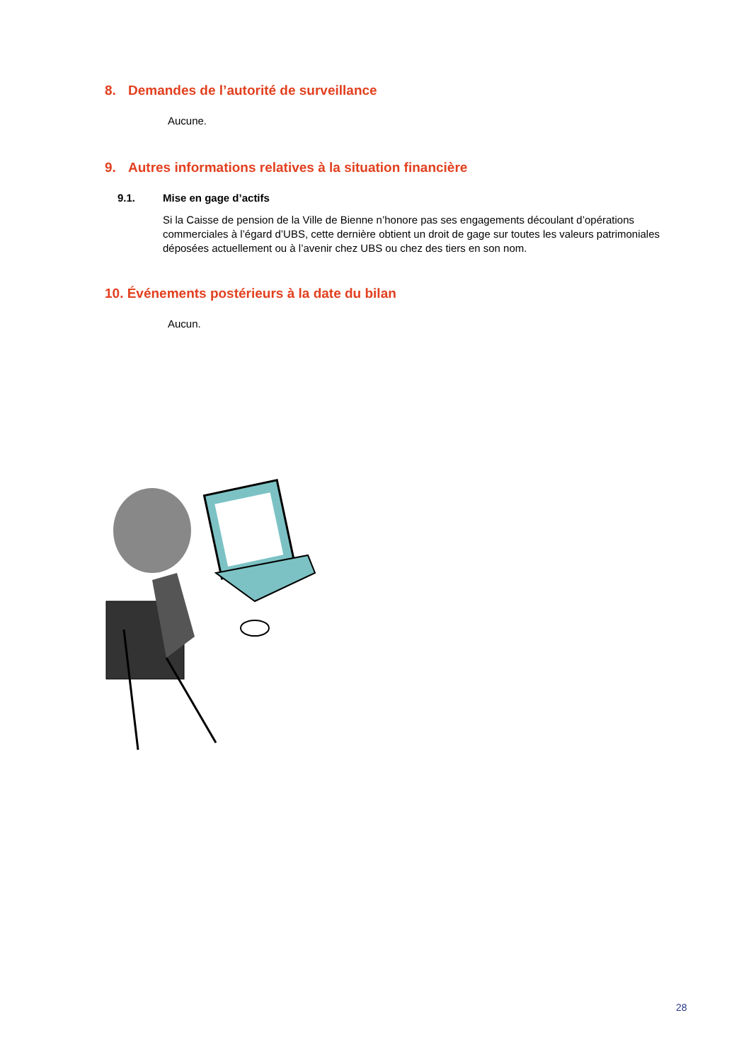8. Demandes de l’autorité de surveillance
Aucune.
9. Autres informations relatives à la situation financière
9.1. Mise en gage d’actifs
Si la Caisse de pension de la Ville de Bienne n’honore pas ses engagements découlant d’opérations commerciales à l’égard d’UBS, cette dernière obtient un droit de gage sur toutes les valeurs patrimoniales déposées actuellement ou à l’avenir chez UBS ou chez des tiers en son nom.
10. Événements postérieurs à la date du bilan
Aucun.
28